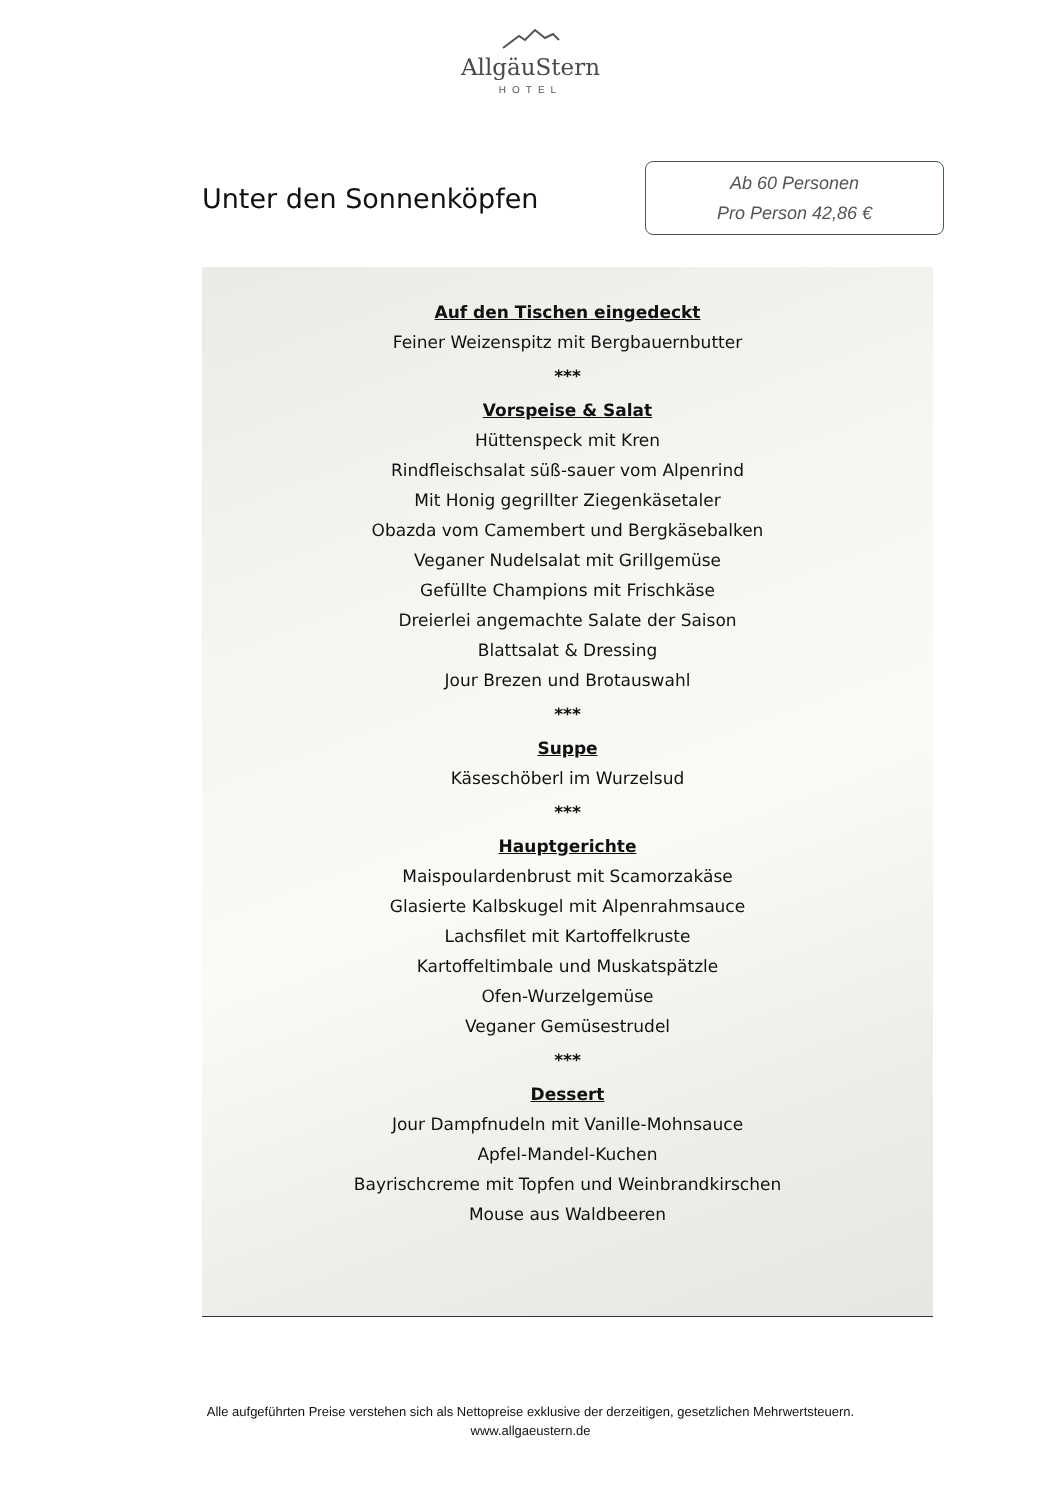AllgäuStern
HOTEL
Unter den Sonnenköpfen
Ab 60 Personen
Pro Person 42,86 €
Auf den Tischen eingedeckt
Feiner Weizenspitz mit Bergbauernbutter
***
Vorspeise & Salat
Hüttenspeck mit Kren
Rindfleischsalat süß-sauer vom Alpenrind
Mit Honig gegrillter Ziegenkäsetaler
Obazda vom Camembert und Bergkäsebalken
Veganer Nudelsalat mit Grillgemüse
Gefüllte Champions mit Frischkäse
Dreierlei angemachte Salate der Saison
Blattsalat & Dressing
Jour Brezen und Brotauswahl
***
Suppe
Käseschöberl im Wurzelsud
***
Hauptgerichte
Maispoulardenbrust mit Scamorzakäse
Glasierte Kalbskugel mit Alpenrahmsauce
Lachsfilet mit Kartoffelkruste
Kartoffeltimbale und Muskatspätzle
Ofen-Wurzelgemüse
Veganer Gemüsestrudel
***
Dessert
Jour Dampfnudeln mit Vanille-Mohnsauce
Apfel-Mandel-Kuchen
Bayrischcreme mit Topfen und Weinbrandkirschen
Mouse aus Waldbeeren
Alle aufgeführten Preise verstehen sich als Nettopreise exklusive der derzeitigen, gesetzlichen Mehrwertsteuern.
www.allgaeustern.de